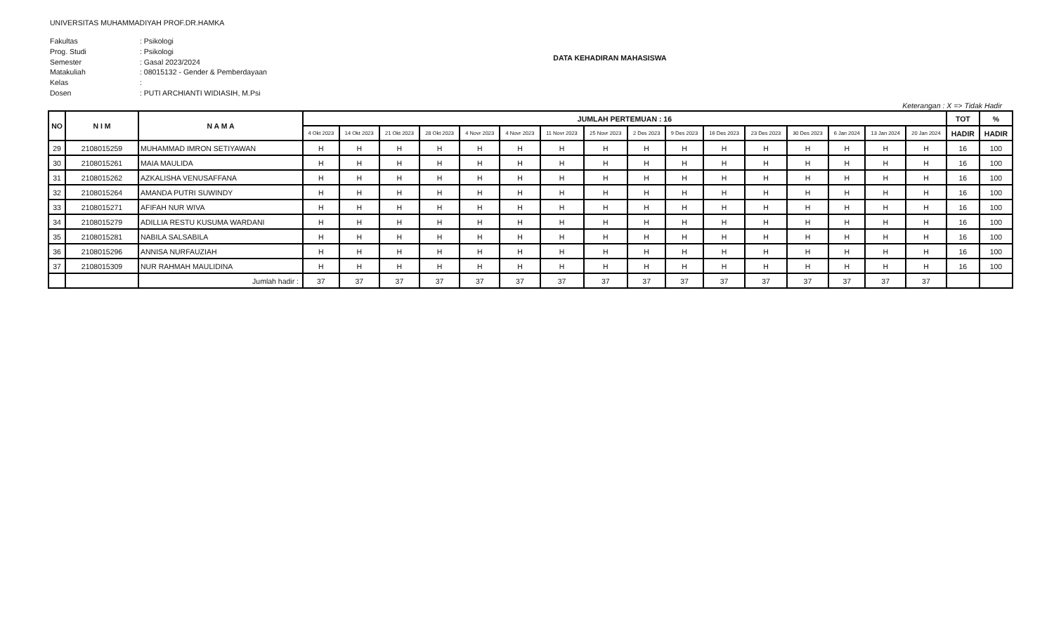UNIVERSITAS MUHAMMADIYAH PROF.DR.HAMKA
Fakultas
: Psikologi
Prog. Studi
: Psikologi
Semester
: Gasal 2023/2024
DATA KEHADIRAN MAHASISWA
Matakuliah
: 08015132 - Gender & Pemberdayaan
Kelas
:
Dosen
: PUTI ARCHIANTI WIDIASIH, M.Psi
Keterangan : X => Tidak Hadir
| NO | N I M | N A M A | JUMLAH PERTEMUAN : 16 | | | | | | | | | | | | | | | | TOT | % |
| --- | --- | --- | --- | --- | --- | --- | --- | --- | --- | --- | --- | --- | --- | --- | --- | --- | --- | --- | --- | --- |
| | | | 4 Okt 2023 | 14 Okt 2023 | 21 Okt 2023 | 28 Okt 2023 | 4 Novr 2023 | 4 Novr 2023 | 11 Novr 2023 | 25 Novr 2023 | 2 Des 2023 | 9 Des 2023 | 16 Des 2023 | 23 Des 2023 | 30 Des 2023 | 6 Jan 2024 | 13 Jan 2024 | 20 Jan 2024 | HADIR | HADIR |
| 29 | 2108015259 | MUHAMMAD IMRON SETIYAWAN | H | H | H | H | H | H | H | H | H | H | H | H | H | H | H | H | 16 | 100 |
| 30 | 2108015261 | MAIA MAULIDA | H | H | H | H | H | H | H | H | H | H | H | H | H | H | H | H | 16 | 100 |
| 31 | 2108015262 | AZKALISHA VENUSAFFANA | H | H | H | H | H | H | H | H | H | H | H | H | H | H | H | H | 16 | 100 |
| 32 | 2108015264 | AMANDA PUTRI SUWINDY | H | H | H | H | H | H | H | H | H | H | H | H | H | H | H | H | 16 | 100 |
| 33 | 2108015271 | AFIFAH NUR WIVA | H | H | H | H | H | H | H | H | H | H | H | H | H | H | H | H | 16 | 100 |
| 34 | 2108015279 | ADILLIA RESTU KUSUMA WARDANI | H | H | H | H | H | H | H | H | H | H | H | H | H | H | H | H | 16 | 100 |
| 35 | 2108015281 | NABILA SALSABILA | H | H | H | H | H | H | H | H | H | H | H | H | H | H | H | H | 16 | 100 |
| 36 | 2108015296 | ANNISA NURFAUZIAH | H | H | H | H | H | H | H | H | H | H | H | H | H | H | H | H | 16 | 100 |
| 37 | 2108015309 | NUR RAHMAH MAULIDINA | H | H | H | H | H | H | H | H | H | H | H | H | H | H | H | H | 16 | 100 |
| | | Jumlah hadir : | 37 | 37 | 37 | 37 | 37 | 37 | 37 | 37 | 37 | 37 | 37 | 37 | 37 | 37 | 37 | 37 | | |